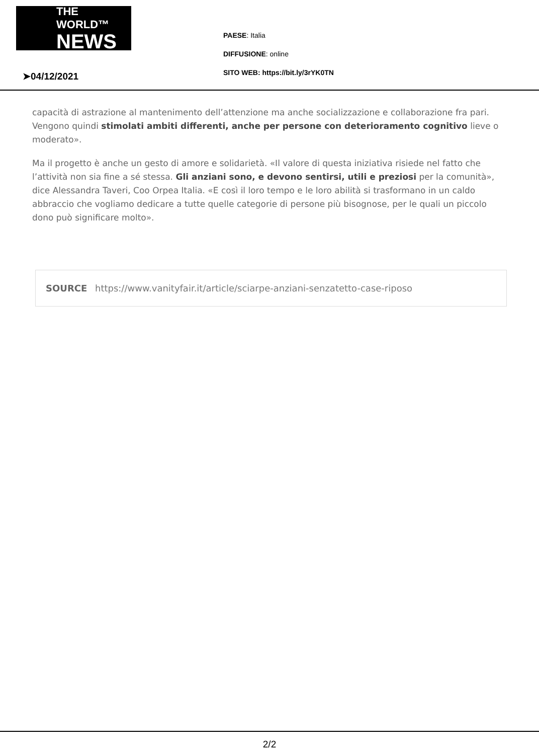THE WORLD™
NEWS
PAESE: Italia
DIFFUSIONE: online
SITO WEB: https://bit.ly/3rYK0TN
➤04/12/2021
capacità di astrazione al mantenimento dell’attenzione ma anche socializzazione e collaborazione fra pari. Vengono quindi stimolati ambiti differenti, anche per persone con deterioramento cognitivo lieve o moderato».
Ma il progetto è anche un gesto di amore e solidarietà. «Il valore di questa iniziativa risiede nel fatto che l’attività non sia fine a sé stessa. Gli anziani sono, e devono sentirsi, utili e preziosi per la comunità», dice Alessandra Taveri, Coo Orpea Italia. «E così il loro tempo e le loro abilità si trasformano in un caldo abbraccio che vogliamo dedicare a tutte quelle categorie di persone più bisognose, per le quali un piccolo dono può significare molto».
SOURCE https://www.vanityfair.it/article/sciarpe-anziani-senzatetto-case-riposo
2/2